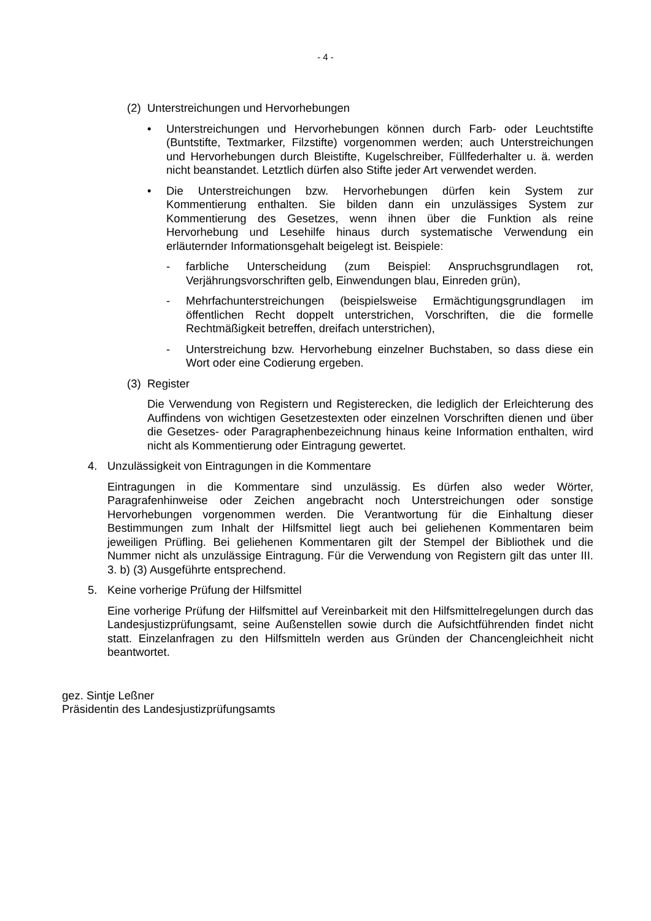- 4 -
(2) Unterstreichungen und Hervorhebungen
• Unterstreichungen und Hervorhebungen können durch Farb- oder Leuchtstifte (Buntstifte, Textmarker, Filzstifte) vorgenommen werden; auch Unterstreichungen und Hervorhebungen durch Bleistifte, Kugelschreiber, Füllfederhalter u. ä. werden nicht beanstandet. Letztlich dürfen also Stifte jeder Art verwendet werden.
• Die Unterstreichungen bzw. Hervorhebungen dürfen kein System zur Kommentierung enthalten. Sie bilden dann ein unzulässiges System zur Kommentierung des Gesetzes, wenn ihnen über die Funktion als reine Hervorhebung und Lesehilfe hinaus durch systematische Verwendung ein erläuternder Informationsgehalt beigelegt ist. Beispiele:
- farbliche Unterscheidung (zum Beispiel: Anspruchsgrundlagen rot, Verjährungsvorschriften gelb, Einwendungen blau, Einreden grün),
- Mehrfachunterstreichungen (beispielsweise Ermächtigungsgrundlagen im öffentlichen Recht doppelt unterstrichen, Vorschriften, die die formelle Rechtmäßigkeit betreffen, dreifach unterstrichen),
- Unterstreichung bzw. Hervorhebung einzelner Buchstaben, so dass diese ein Wort oder eine Codierung ergeben.
(3) Register
Die Verwendung von Registern und Registerecken, die lediglich der Erleichterung des Auffindens von wichtigen Gesetzestexten oder einzelnen Vorschriften dienen und über die Gesetzes- oder Paragraphenbezeichnung hinaus keine Information enthalten, wird nicht als Kommentierung oder Eintragung gewertet.
4. Unzulässigkeit von Eintragungen in die Kommentare
Eintragungen in die Kommentare sind unzulässig. Es dürfen also weder Wörter, Paragrafenhinweise oder Zeichen angebracht noch Unterstreichungen oder sonstige Hervorhebungen vorgenommen werden. Die Verantwortung für die Einhaltung dieser Bestimmungen zum Inhalt der Hilfsmittel liegt auch bei geliehenen Kommentaren beim jeweiligen Prüfling. Bei geliehenen Kommentaren gilt der Stempel der Bibliothek und die Nummer nicht als unzulässige Eintragung. Für die Verwendung von Registern gilt das unter III. 3. b) (3) Ausgeführte entsprechend.
5. Keine vorherige Prüfung der Hilfsmittel
Eine vorherige Prüfung der Hilfsmittel auf Vereinbarkeit mit den Hilfsmittelregelungen durch das Landesjustizprüfungsamt, seine Außenstellen sowie durch die Aufsichtführenden findet nicht statt. Einzelanfragen zu den Hilfsmitteln werden aus Gründen der Chancengleichheit nicht beantwortet.
gez. Sintje Leßner
Präsidentin des Landesjustizprüfungsamts